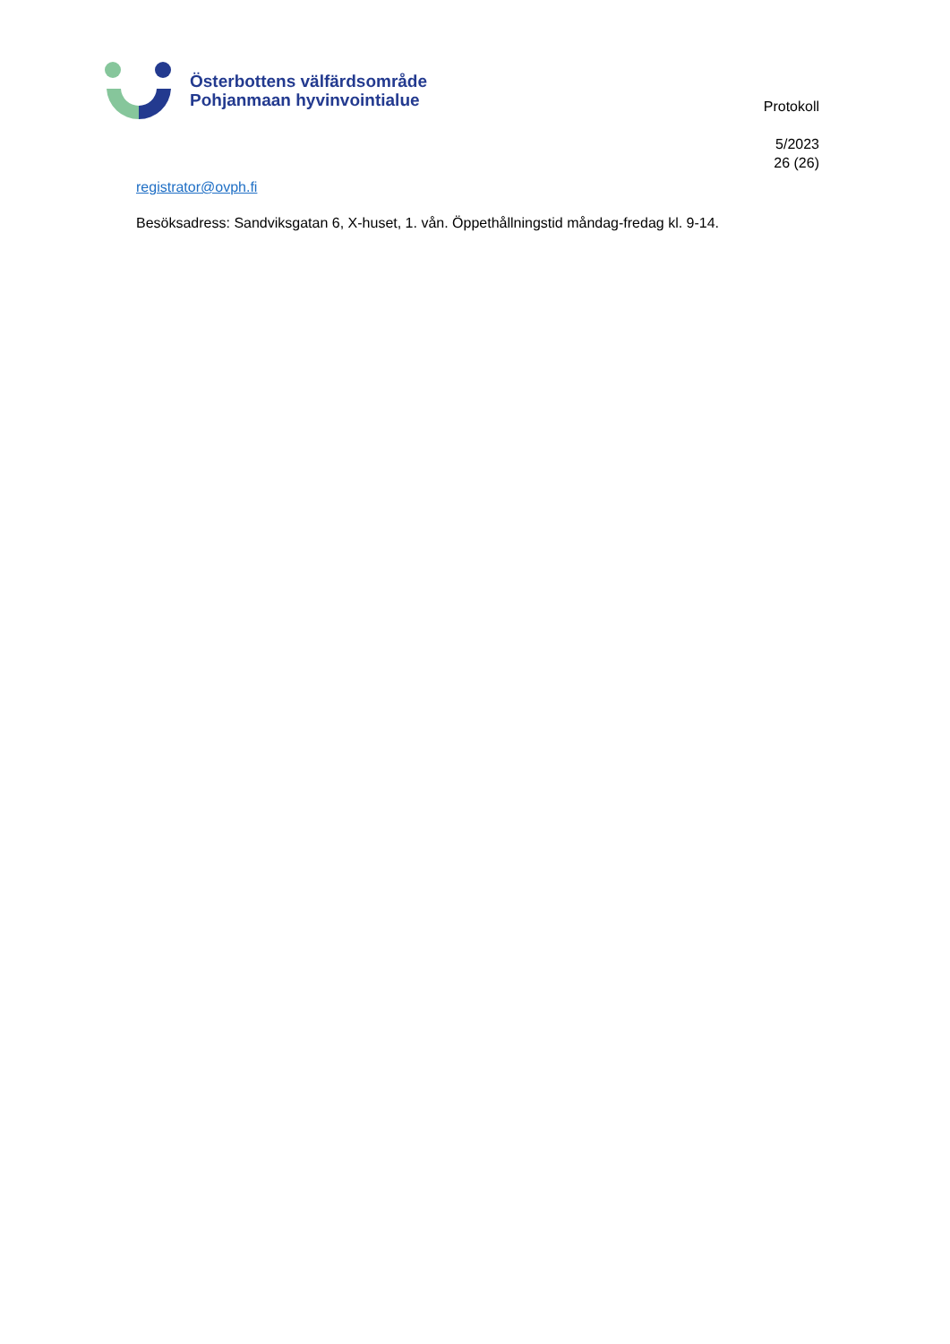Österbottens välfärdsområde
Pohjanmaan hyvinvointialue
Protokoll
5/2023
26 (26)
registrator@ovph.fi
Besöksadress: Sandviksgatan 6, X-huset, 1. vån. Öppethållningstid måndag-fredag kl. 9-14.